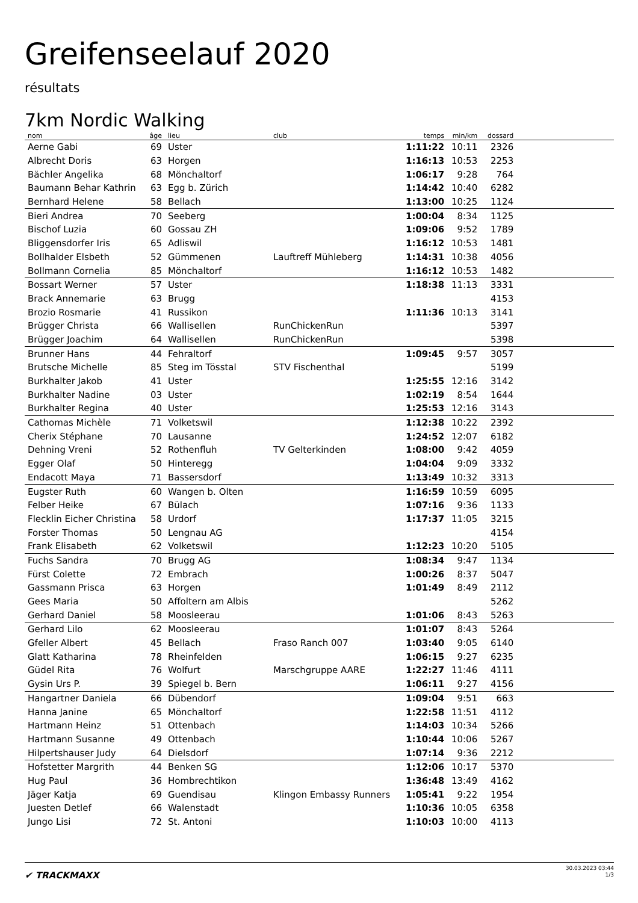Greifenseelauf 2020
résultats
7km Nordic Walking
| nom | âge | lieu | club | temps | min/km | dossard | |
| --- | --- | --- | --- | --- | --- | --- | --- |
| Aerne Gabi | 69 | Uster | | 1:11:22 | 10:11 | 2326 | |
| Albrecht Doris | 63 | Horgen | | 1:16:13 | 10:53 | 2253 | |
| Bächler Angelika | 68 | Mönchaltorf | | 1:06:17 | 9:28 | 764 | |
| Baumann Behar Kathrin | 63 | Egg b. Zürich | | 1:14:42 | 10:40 | 6282 | |
| Bernhard Helene | 58 | Bellach | | 1:13:00 | 10:25 | 1124 | |
| Bieri Andrea | 70 | Seeberg | | 1:00:04 | 8:34 | 1125 | |
| Bischof Luzia | 60 | Gossau ZH | | 1:09:06 | 9:52 | 1789 | |
| Bliggensdorfer Iris | 65 | Adliswil | | 1:16:12 | 10:53 | 1481 | |
| Bollhalder Elsbeth | 52 | Gümmenen | Lauftreff Mühleberg | 1:14:31 | 10:38 | 4056 | |
| Bollmann Cornelia | 85 | Mönchaltorf | | 1:16:12 | 10:53 | 1482 | |
| Bossart Werner | 57 | Uster | | 1:18:38 | 11:13 | 3331 | |
| Brack Annemarie | 63 | Brugg | | | | 4153 | |
| Brozio Rosmarie | 41 | Russikon | | 1:11:36 | 10:13 | 3141 | |
| Brügger Christa | 66 | Wallisellen | RunChickenRun | | | 5397 | |
| Brügger Joachim | 64 | Wallisellen | RunChickenRun | | | 5398 | |
| Brunner Hans | 44 | Fehraltorf | | 1:09:45 | 9:57 | 3057 | |
| Brutsche Michelle | 85 | Steg im Tösstal | STV Fischenthal | | | 5199 | |
| Burkhalter Jakob | 41 | Uster | | 1:25:55 | 12:16 | 3142 | |
| Burkhalter Nadine | 03 | Uster | | 1:02:19 | 8:54 | 1644 | |
| Burkhalter Regina | 40 | Uster | | 1:25:53 | 12:16 | 3143 | |
| Cathomas Michèle | 71 | Volketswil | | 1:12:38 | 10:22 | 2392 | |
| Cherix Stéphane | 70 | Lausanne | | 1:24:52 | 12:07 | 6182 | |
| Dehning Vreni | 52 | Rothenfluh | TV Gelterkinden | 1:08:00 | 9:42 | 4059 | |
| Egger Olaf | 50 | Hinteregg | | 1:04:04 | 9:09 | 3332 | |
| Endacott Maya | 71 | Bassersdorf | | 1:13:49 | 10:32 | 3313 | |
| Eugster Ruth | 60 | Wangen b. Olten | | 1:16:59 | 10:59 | 6095 | |
| Felber Heike | 67 | Bülach | | 1:07:16 | 9:36 | 1133 | |
| Flecklin Eicher Christina | 58 | Urdorf | | 1:17:37 | 11:05 | 3215 | |
| Forster Thomas | 50 | Lengnau AG | | | | 4154 | |
| Frank Elisabeth | 62 | Volketswil | | 1:12:23 | 10:20 | 5105 | |
| Fuchs Sandra | 70 | Brugg AG | | 1:08:34 | 9:47 | 1134 | |
| Fürst Colette | 72 | Embrach | | 1:00:26 | 8:37 | 5047 | |
| Gassmann Prisca | 63 | Horgen | | 1:01:49 | 8:49 | 2112 | |
| Gees Maria | 50 | Affoltern am Albis | | | | 5262 | |
| Gerhard Daniel | 58 | Moosleerau | | 1:01:06 | 8:43 | 5263 | |
| Gerhard Lilo | 62 | Moosleerau | | 1:01:07 | 8:43 | 5264 | |
| Gfeller Albert | 45 | Bellach | Fraso Ranch 007 | 1:03:40 | 9:05 | 6140 | |
| Glatt Katharina | 78 | Rheinfelden | | 1:06:15 | 9:27 | 6235 | |
| Güdel Rita | 76 | Wolfurt | Marschgruppe AARE | 1:22:27 | 11:46 | 4111 | |
| Gysin Urs P. | 39 | Spiegel b. Bern | | 1:06:11 | 9:27 | 4156 | |
| Hangartner Daniela | 66 | Dübendorf | | 1:09:04 | 9:51 | 663 | |
| Hanna Janine | 65 | Mönchaltorf | | 1:22:58 | 11:51 | 4112 | |
| Hartmann Heinz | 51 | Ottenbach | | 1:14:03 | 10:34 | 5266 | |
| Hartmann Susanne | 49 | Ottenbach | | 1:10:44 | 10:06 | 5267 | |
| Hilpertshauser Judy | 64 | Dielsdorf | | 1:07:14 | 9:36 | 2212 | |
| Hofstetter Margrith | 44 | Benken SG | | 1:12:06 | 10:17 | 5370 | |
| Hug Paul | 36 | Hombrechtikon | | 1:36:48 | 13:49 | 4162 | |
| Jäger Katja | 69 | Guendisau | Klingon Embassy Runners | 1:05:41 | 9:22 | 1954 | |
| Juesten Detlef | 66 | Walenstadt | | 1:10:36 | 10:05 | 6358 | |
| Jungo Lisi | 72 | St. Antoni | | 1:10:03 | 10:00 | 4113 | |
✔ TRACKMAXX
30.03.2023 03:44
1/3